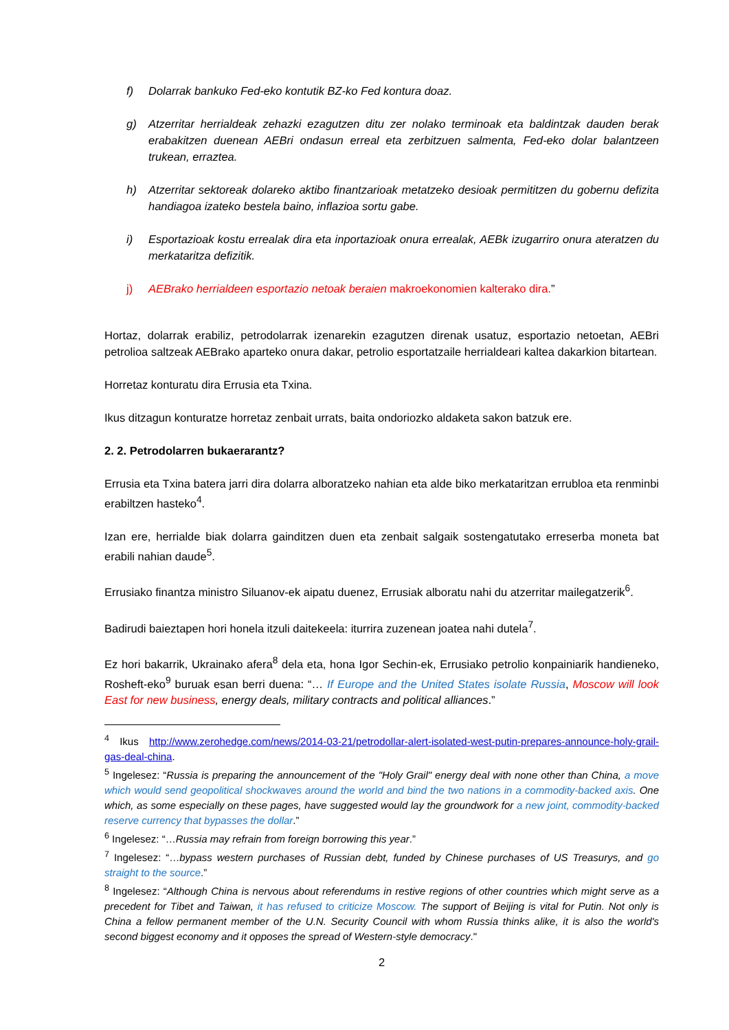f) Dolarrak bankuko Fed-eko kontutik BZ-ko Fed kontura doaz.
g) Atzerritar herrialdeak zehazki ezagutzen ditu zer nolako terminoak eta baldintzak dauden berak erabakitzen duenean AEBri ondasun erreal eta zerbitzuen salmenta, Fed-eko dolar balantzeen trukean, erraztea.
h) Atzerritar sektoreak dolareko aktibo finantzarioak metatzeko desioak permititzen du gobernu defizita handiagoa izateko bestela baino, inflazioa sortu gabe.
i) Esportazioak kostu errealak dira eta inportazioak onura errealak, AEBk izugarriro onura ateratzen du merkataritza defizitik.
j) AEBrako herrialdeen esportazio netoak beraien makroekonomien kalterako dira.”
Hortaz, dolarrak erabiliz, petrodolarrak izenarekin ezagutzen direnak usatuz, esportazio netoetan, AEBri petrolioa saltzeak AEBrako aparteko onura dakar, petrolio esportatzaile herrialdeari kaltea dakarkion bitartean.
Horretaz konturatu dira Errusia eta Txina.
Ikus ditzagun konturatze horretaz zenbait urrats, baita ondoriozko aldaketa sakon batzuk ere.
2. 2. Petrodolarren bukaerarantz?
Errusia eta Txina batera jarri dira dolarra alboratzeko nahian eta alde biko merkataritzan errubloa eta renminbi erabiltzen hasteko<sup>4</sup>.
Izan ere, herrialde biak dolarra gainditzen duen eta zenbait salgaik sostengatutako erreserba moneta bat erabili nahian daude<sup>5</sup>.
Errusiako finantza ministro Siluanov-ek aipatu duenez, Errusiak alboratu nahi du atzerritar mailegatzerik<sup>6</sup>.
Badirudi baieztapen hori honela itzuli daitekeela: iturrira zuzenean joatea nahi dutela<sup>7</sup>.
Ez hori bakarrik, Ukrainako afera<sup>8</sup> dela eta, hona Igor Sechin-ek, Errusiako petrolio konpainiarik handieneko, Rosheft-eko<sup>9</sup> buruak esan berri duena: “… If Europe and the United States isolate Russia, Moscow will look East for new business, energy deals, military contracts and political alliances.”
<sup>4</sup> Ikus http://www.zerohedge.com/news/2014-03-21/petrodollar-alert-isolated-west-putin-prepares-announce-holy-grail-gas-deal-china.
<sup>5</sup> Ingelesez: “Russia is preparing the announcement of the "Holy Grail" energy deal with none other than China, a move which would send geopolitical shockwaves around the world and bind the two nations in a commodity-backed axis. One which, as some especially on these pages, have suggested would lay the groundwork for a new joint, commodity-backed reserve currency that bypasses the dollar.”
<sup>6</sup> Ingelesez: “…Russia may refrain from foreign borrowing this year.”
<sup>7</sup> Ingelesez: “…bypass western purchases of Russian debt, funded by Chinese purchases of US Treasurys, and go straight to the source.”
<sup>8</sup> Ingelesez: “Although China is nervous about referendums in restive regions of other countries which might serve as a precedent for Tibet and Taiwan, it has refused to criticize Moscow. The support of Beijing is vital for Putin. Not only is China a fellow permanent member of the U.N. Security Council with whom Russia thinks alike, it is also the world's second biggest economy and it opposes the spread of Western-style democracy."
2